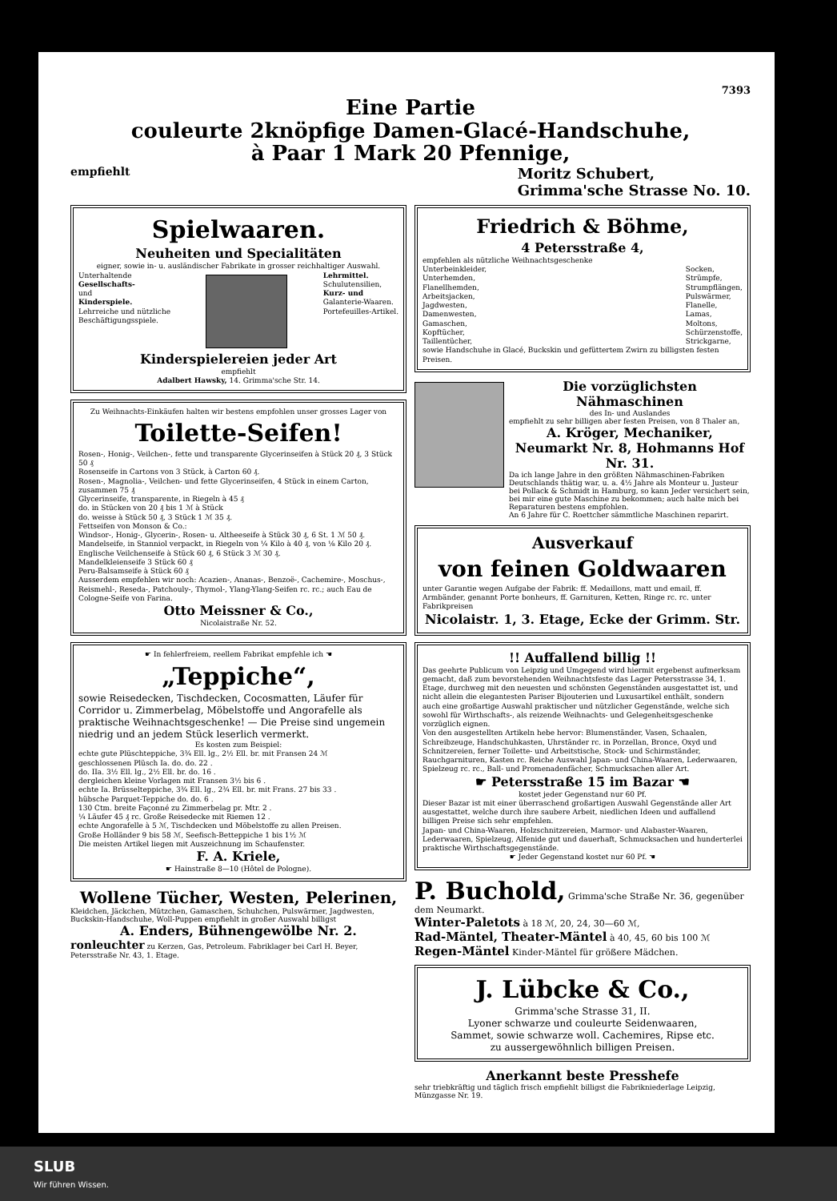7393
Eine Partie
couleurte 2knöpfige Damen-Glacé-Handschuhe,
à Paar 1 Mark 20 Pfennige,
empfiehlt Moritz Schubert,
Grimma'sche Strasse No. 10.
Spielwaaren.
Neuheiten und Specialitäten
eigner, sowie in- u. ausländischer Fabrikate in grosser reichhaltiger Auswahl.
Unterhaltende
Gesellschafts-
und
Kinderspiele.
Lehrreiche und nützliche
Beschäftigungsspiele.
Lehrmittel.
Schulutensilien,
Kurz- und
Galanterie-Waaren.
Portefeuilles-Artikel.
Kinderspielereien jeder Art
empfiehlt
Adalbert Hawsky, 14. Grimma'sche Str. 14.
Zu Weihnachts-Einkäufen halten wir bestens empfohlen unser grosses Lager von
Toilette-Seifen!
Rosen-, Honig-, Veilchen-, fette und transparente Glycerinseifen à Stück 20 ₰, 3 Stück 50 ₰
Rosenseife in Cartons von 3 Stück, à Carton 60 ₰.
Rosen-, Magnolia-, Veilchen- und fette Glycerinseifen, 4 Stück in einem Carton, zusammen 75 ₰
Glycerinseife, transparente, in Riegeln à 45 ₰
do. in Stücken von 20 ₰ bis 1 ℳ à Stück
do. weisse à Stück 50 ₰, 3 Stück 1 ℳ 35 ₰.
Fettseifen von Monson & Co.:
Windsor-, Honig-, Glycerin-, Rosen- u. Altheeseife à Stück 30 ₰, 6 St. 1 ℳ 50 ₰.
Mandelseife, in Stanniol verpackt, in Riegeln von ¼ Kilo à 40 ₰, von ⅛ Kilo 20 ₰.
Englische Veilchenseife à Stück 60 ₰, 6 Stück 3 ℳ 30 ₰.
Mandelkleienseife 3 Stück 60 ₰
Peru-Balsamseife à Stück 60 ₰
Ausserdem empfehlen wir noch: Acazien-, Ananas-, Benzoë-, Cachemire-, Moschus-, Reismehl-, Reseda-, Patchouly-, Thymol-, Ylang-Ylang-Seifen rc. rc.; auch Eau de Cologne-Seife von Farina.
Otto Meissner & Co.,
Nicolaistraße Nr. 52.
☛ In fehlerfreiem, reellem Fabrikat empfehle ich ☚
„Teppiche“,
sowie Reisedecken, Tischdecken, Cocosmatten, Läufer für Corridor u. Zimmerbelag, Möbelstoffe und Angorafelle als praktische Weihnachtsgeschenke! — Die Preise sind ungemein niedrig und an jedem Stück leserlich vermerkt.
Es kosten zum Beispiel:
echte gute Plüschteppiche, 3¾ Ell. lg., 2½ Ell. br. mit Fransen 24 ℳ
geschlossenen Plüsch Ia. do. do. 22 .
do. IIa. 3½ Ell. lg., 2½ Ell. br. do. 16 .
dergleichen kleine Vorlagen mit Fransen 3½ bis 6 .
echte Ia. Brüsselteppiche, 3¾ Ell. lg., 2¾ Ell. br. mit Frans. 27 bis 33 .
hübsche Parquet-Teppiche do. do. 6 .
130 Ctm. breite Façonné zu Zimmerbelag pr. Mtr. 2 .
¼ Läufer 45 ₰ rc. Große Reisedecke mit Riemen 12 .
echte Angorafelle à 5 ℳ, Tischdecken und Möbelstoffe zu allen Preisen.
Große Holländer 9 bis 58 ℳ, Seefisch-Betteppiche 1 bis 1½ ℳ
Die meisten Artikel liegen mit Auszeichnung im Schaufenster.
F. A. Kriele,
☛ Hainstraße 8—10 (Hôtel de Pologne).
Wollene Tücher, Westen, Pelerinen,
Kleidchen, Jäckchen, Mützchen, Gamaschen, Schuhchen, Pulswärmer, Jagdwesten, Buckskin-Handschuhe, Woll-Puppen empfiehlt in großer Auswahl billigst
A. Enders, Bühnengewölbe Nr. 2.
ronleuchter zu Kerzen, Gas, Petroleum. Fabriklager bei Carl H. Beyer, Petersstraße Nr. 43, 1. Etage.
Friedrich & Böhme,
4 Petersstraße 4,
empfehlen als nützliche Weihnachtsgeschenke
Unterbeinkleider,
Unterhemden,
Flanellhemden,
Arbeitsjacken,
Jagdwesten,
Damenwesten,
Gamaschen,
Kopftücher,
Taillentücher,
Socken,
Strümpfe,
Strumpflängen,
Pulswärmer,
Flanelle,
Lamas,
Moltons,
Schürzenstoffe,
Strickgarne,
sowie Handschuhe in Glacé, Buckskin und gefüttertem Zwirn zu billigsten festen Preisen.
Die vorzüglichsten Nähmaschinen
des In- und Auslandes
empfiehlt zu sehr billigen aber festen Preisen, von 8 Thaler an,
A. Kröger, Mechaniker,
Neumarkt Nr. 8, Hohmanns Hof Nr. 31.
Da ich lange Jahre in den größten Nähmaschinen-Fabriken Deutschlands thätig war, u. a. 4½ Jahre als Monteur u. Justeur bei Pollack & Schmidt in Hamburg, so kann Jeder versichert sein, bei mir eine gute Maschine zu bekommen; auch halte mich bei Reparaturen bestens empfohlen.
An 6 Jahre für C. Roettcher sämmtliche Maschinen reparirt.
Ausverkauf
von feinen Goldwaaren
unter Garantie wegen Aufgabe der Fabrik: ff. Medaillons, matt und email, ff. Armbänder, genannt Porte bonheurs, ff. Garnituren, Ketten, Ringe rc. rc. unter Fabrikpreisen
Nicolaistr. 1, 3. Etage, Ecke der Grimm. Str.
!! Auffallend billig !!
Das geehrte Publicum von Leipzig und Umgegend wird hiermit ergebenst aufmerksam gemacht, daß zum bevorstehenden Weihnachtsfeste das Lager Petersstrasse 34, 1. Etage, durchweg mit den neuesten und schönsten Gegenständen ausgestattet ist, und nicht allein die elegantesten Pariser Bijouterien und Luxusartikel enthält, sondern auch eine großartige Auswahl praktischer und nützlicher Gegenstände, welche sich sowohl für Wirthschafts-, als reizende Weihnachts- und Gelegenheitsgeschenke vorzüglich eignen.
Von den ausgestellten Artikeln hebe hervor: Blumenständer, Vasen, Schaalen, Schreibzeuge, Handschuhkasten, Uhrständer rc. in Porzellan, Bronce, Oxyd und Schnitzereien, ferner Toilette- und Arbeitstische, Stock- und Schirmständer, Rauchgarnituren, Kasten rc. Reiche Auswahl Japan- und China-Waaren, Lederwaaren, Spielzeug rc. rc., Ball- und Promenadenfächer, Schmucksachen aller Art.
☛ Petersstraße 15 im Bazar ☚
kostet jeder Gegenstand nur 60 Pf.
Dieser Bazar ist mit einer überraschend großartigen Auswahl Gegenstände aller Art ausgestattet, welche durch ihre saubere Arbeit, niedlichen Ideen und auffallend billigen Preise sich sehr empfehlen.
Japan- und China-Waaren, Holzschnitzereien, Marmor- und Alabaster-Waaren, Lederwaaren, Spielzeug, Alfenide gut und dauerhaft, Schmucksachen und hunderterlei praktische Wirthschaftsgegenstände.
☛ Jeder Gegenstand kostet nur 60 Pf. ☚
P. Buchold, Grimma'sche Straße Nr. 36, gegenüber dem Neumarkt.
Winter-Paletots à 18 ℳ, 20, 24, 30—60 ℳ,
Rad-Mäntel, Theater-Mäntel à 40, 45, 60 bis 100 ℳ
Regen-Mäntel Kinder-Mäntel für größere Mädchen.
J. Lübcke & Co.,
Grimma'sche Strasse 31, II.
Lyoner schwarze und couleurte Seidenwaaren,
Sammet, sowie schwarze woll. Cachemires, Ripse etc.
zu aussergewöhnlich billigen Preisen.
Anerkannt beste Presshefe
sehr triebkräftig und täglich frisch empfiehlt billigst die Fabrikniederlage Leipzig, Münzgasse Nr. 19.
SLUB
Wir führen Wissen.